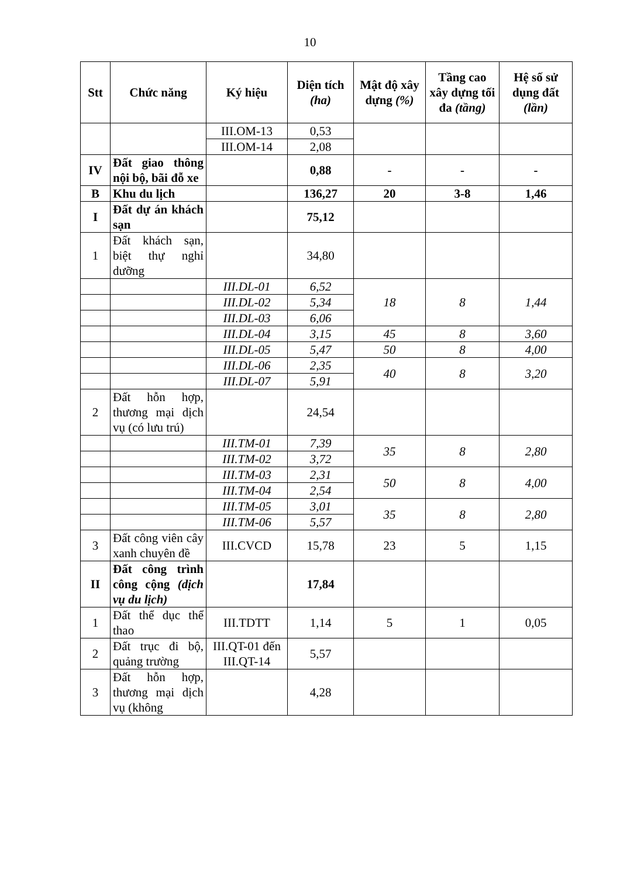10
| Stt | Chức năng | Ký hiệu | Diện tích (ha) | Mật độ xây dựng (%) | Tầng cao xây dựng tối đa (tầng) | Hệ số sử dụng đất (lần) |
| --- | --- | --- | --- | --- | --- | --- |
| | | III.OM-13 | 0,53 | | | |
| | | III.OM-14 | 2,08 | | | |
| IV | Đất giao thông nội bộ, bãi đỗ xe | | 0,88 | - | - | - |
| B | Khu du lịch | | 136,27 | 20 | 3-8 | 1,46 |
| I | Đất dự án khách sạn | | 75,12 | | | |
| 1 | Đất khách sạn, biệt thự nghỉ dưỡng | | 34,80 | | | |
| | | III.DL-01 | 6,52 | 18 | 8 | 1,44 |
| | | III.DL-02 | 5,34 | | | |
| | | III.DL-03 | 6,06 | | | |
| | | III.DL-04 | 3,15 | 45 | 8 | 3,60 |
| | | III.DL-05 | 5,47 | 50 | 8 | 4,00 |
| | | III.DL-06 | 2,35 | 40 | 8 | 3,20 |
| | | III.DL-07 | 5,91 | | | |
| 2 | Đất hỗn hợp, thương mại dịch vụ (có lưu trú) | | 24,54 | | | |
| | | III.TM-01 | 7,39 | 35 | 8 | 2,80 |
| | | III.TM-02 | 3,72 | | | |
| | | III.TM-03 | 2,31 | 50 | 8 | 4,00 |
| | | III.TM-04 | 2,54 | | | |
| | | III.TM-05 | 3,01 | 35 | 8 | 2,80 |
| | | III.TM-06 | 5,57 | | | |
| 3 | Đất công viên cây xanh chuyên đề | III.CVCD | 15,78 | 23 | 5 | 1,15 |
| II | Đất công trình công cộng (dịch vụ du lịch) | | 17,84 | | | |
| 1 | Đất thể dục thể thao | III.TDTT | 1,14 | 5 | 1 | 0,05 |
| 2 | Đất trục đi bộ, quảng trường | III.QT-01 đến III.QT-14 | 5,57 | | | |
| 3 | Đất hỗn hợp, thương mại dịch vụ (không | | 4,28 | | | |